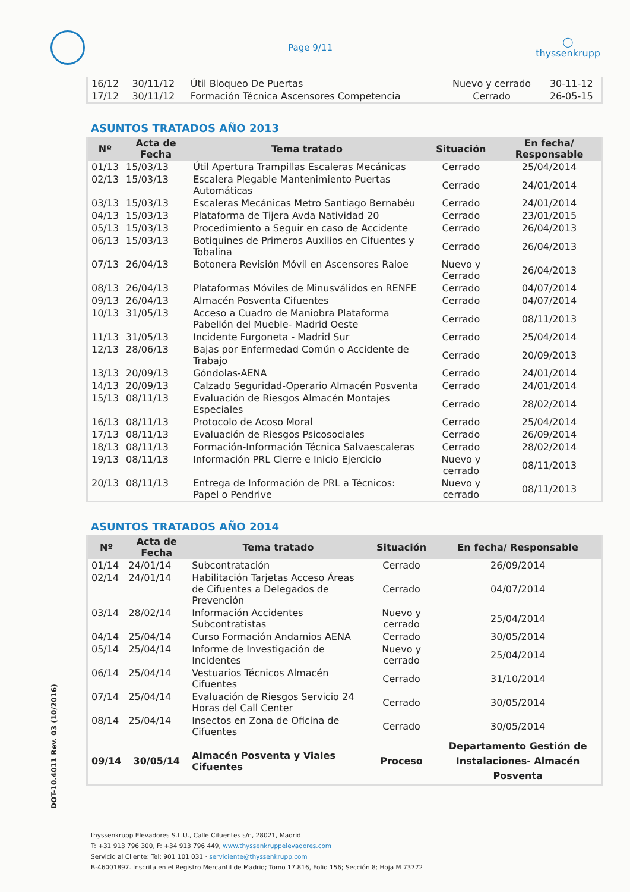Page 9/11
◯
thyssenkrupp
| 16/12 | 30/11/12 | Útil Bloqueo De Puertas | Nuevo y cerrado | 30-11-12 |
| 17/12 | 30/11/12 | Formación Técnica Ascensores Competencia | Cerrado | 26-05-15 |
ASUNTOS TRATADOS AÑO 2013
| Nº | Acta de Fecha | Tema tratado | Situación | En fecha/ Responsable |
| --- | --- | --- | --- | --- |
| 01/13 | 15/03/13 | Útil Apertura Trampillas Escaleras Mecánicas | Cerrado | 25/04/2014 |
| 02/13 | 15/03/13 | Escalera Plegable Mantenimiento Puertas Automáticas | Cerrado | 24/01/2014 |
| 03/13 | 15/03/13 | Escaleras Mecánicas Metro Santiago Bernabéu | Cerrado | 24/01/2014 |
| 04/13 | 15/03/13 | Plataforma de Tijera Avda Natividad 20 | Cerrado | 23/01/2015 |
| 05/13 | 15/03/13 | Procedimiento a Seguir en caso de Accidente | Cerrado | 26/04/2013 |
| 06/13 | 15/03/13 | Botiquines de Primeros Auxilios en Cifuentes y Tobalina | Cerrado | 26/04/2013 |
| 07/13 | 26/04/13 | Botonera Revisión Móvil en Ascensores Raloe | Nuevo y Cerrado | 26/04/2013 |
| 08/13 | 26/04/13 | Plataformas Móviles de Minusválidos en RENFE | Cerrado | 04/07/2014 |
| 09/13 | 26/04/13 | Almacén Posventa Cifuentes | Cerrado | 04/07/2014 |
| 10/13 | 31/05/13 | Acceso a Cuadro de Maniobra Plataforma Pabellón del Mueble- Madrid Oeste | Cerrado | 08/11/2013 |
| 11/13 | 31/05/13 | Incidente Furgoneta - Madrid Sur | Cerrado | 25/04/2014 |
| 12/13 | 28/06/13 | Bajas por Enfermedad Común o Accidente de Trabajo | Cerrado | 20/09/2013 |
| 13/13 | 20/09/13 | Góndolas-AENA | Cerrado | 24/01/2014 |
| 14/13 | 20/09/13 | Calzado Seguridad-Operario Almacén Posventa | Cerrado | 24/01/2014 |
| 15/13 | 08/11/13 | Evaluación de Riesgos Almacén Montajes Especiales | Cerrado | 28/02/2014 |
| 16/13 | 08/11/13 | Protocolo de Acoso Moral | Cerrado | 25/04/2014 |
| 17/13 | 08/11/13 | Evaluación de Riesgos Psicosociales | Cerrado | 26/09/2014 |
| 18/13 | 08/11/13 | Formación-Información Técnica Salvaescaleras | Cerrado | 28/02/2014 |
| 19/13 | 08/11/13 | Información PRL Cierre e Inicio Ejercicio | Nuevo y cerrado | 08/11/2013 |
| 20/13 | 08/11/13 | Entrega de Información de PRL a Técnicos: Papel o Pendrive | Nuevo y cerrado | 08/11/2013 |
ASUNTOS TRATADOS AÑO 2014
| Nº | Acta de Fecha | Tema tratado | Situación | En fecha/ Responsable |
| --- | --- | --- | --- | --- |
| 01/14 | 24/01/14 | Subcontratación | Cerrado | 26/09/2014 |
| 02/14 | 24/01/14 | Habilitación Tarjetas Acceso Áreas de Cifuentes a Delegados de Prevención | Cerrado | 04/07/2014 |
| 03/14 | 28/02/14 | Información Accidentes Subcontratistas | Nuevo y cerrado | 25/04/2014 |
| 04/14 | 25/04/14 | Curso Formación Andamios AENA | Cerrado | 30/05/2014 |
| 05/14 | 25/04/14 | Informe de Investigación de Incidentes | Nuevo y cerrado | 25/04/2014 |
| 06/14 | 25/04/14 | Vestuarios Técnicos Almacén Cifuentes | Cerrado | 31/10/2014 |
| 07/14 | 25/04/14 | Evaluación de Riesgos Servicio 24 Horas del Call Center | Cerrado | 30/05/2014 |
| 08/14 | 25/04/14 | Insectos en Zona de Oficina de Cifuentes | Cerrado | 30/05/2014 |
| 09/14 | 30/05/14 | Almacén Posventa y Viales Cifuentes | Proceso | Departamento Gestión de Instalaciones- Almacén Posventa |
DOT-10.4011 Rev. 03 (10/2016)
thyssenkrupp Elevadores S.L.U., Calle Cifuentes s/n, 28021, Madrid
T: +31 913 796 300, F: +34 913 796 449, www.thyssenkruppelevadores.com
Servicio al Cliente: Tel: 901 101 031 · serviciente@thyssenkrupp.com
B-46001897. Inscrita en el Registro Mercantil de Madrid; Tomo 17.816, Folio 156; Sección 8; Hoja M 73772